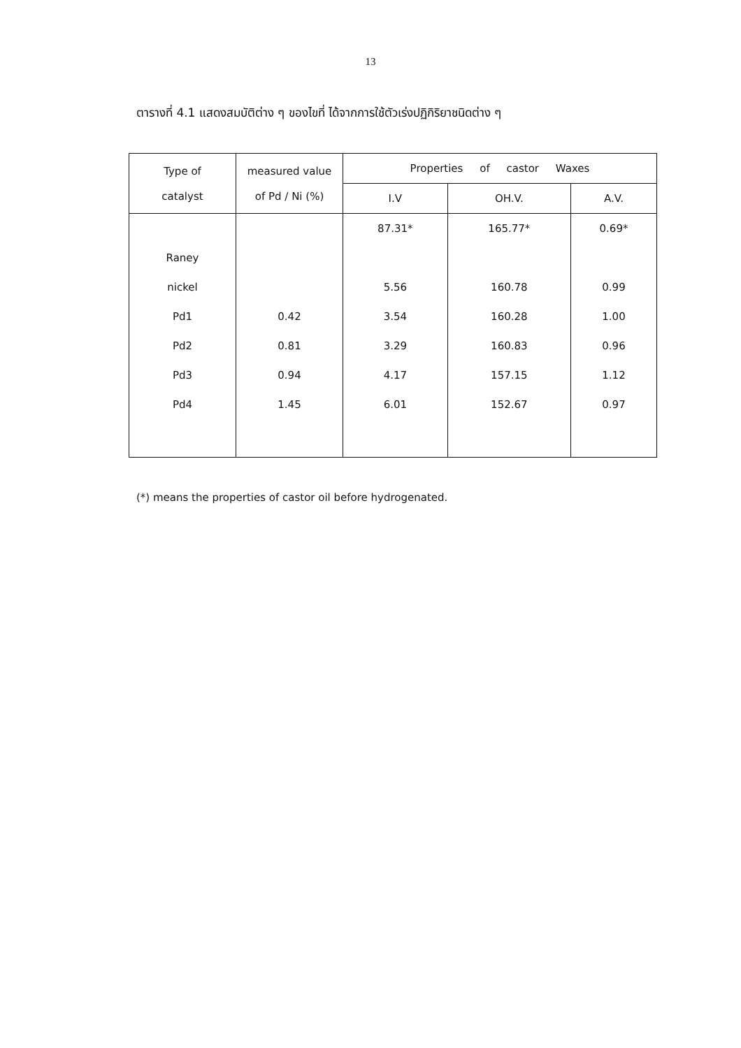13
ตารางที่ 4.1 แสดงสมบัติต่าง ๆ ของไขที่ ได้จากการใช้ตัวเร่งปฏิกิริยาชนิดต่าง ๆ
| Type of catalyst | measured value of Pd / Ni (%) | Properties of castor Waxes | | |
| --- | --- | --- | --- | --- |
| | | I.V | OH.V. | A.V. |
| | | 87.31* | 165.77* | 0.69* |
| Raney | | | | |
| nickel | | 5.56 | 160.78 | 0.99 |
| Pd1 | 0.42 | 3.54 | 160.28 | 1.00 |
| Pd2 | 0.81 | 3.29 | 160.83 | 0.96 |
| Pd3 | 0.94 | 4.17 | 157.15 | 1.12 |
| Pd4 | 1.45 | 6.01 | 152.67 | 0.97 |
(*) means the properties of castor oil before hydrogenated.